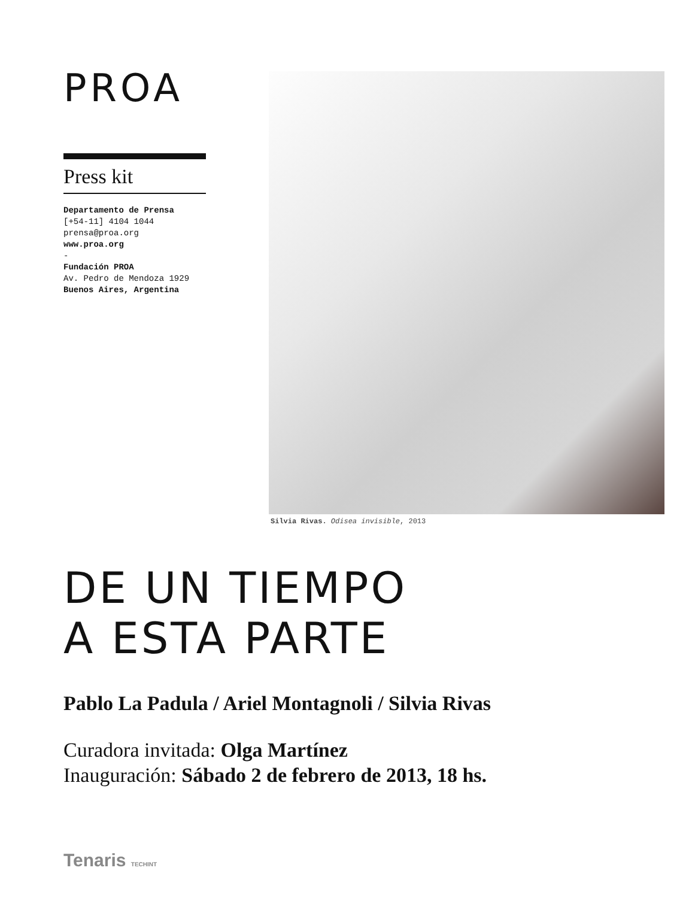PROA
Press kit
Departamento de Prensa
[+54-11] 4104 1044
prensa@proa.org
www.proa.org
-
Fundación PROA
Av. Pedro de Mendoza 1929
Buenos Aires, Argentina
Silvia Rivas. Odisea invisible, 2013
DE UN TIEMPO
A ESTA PARTE
Pablo La Padula / Ariel Montagnoli / Silvia Rivas
Curadora invitada: Olga Martínez
Inauguración: Sábado 2 de febrero de 2013, 18 hs.
Tenaris TECHINT